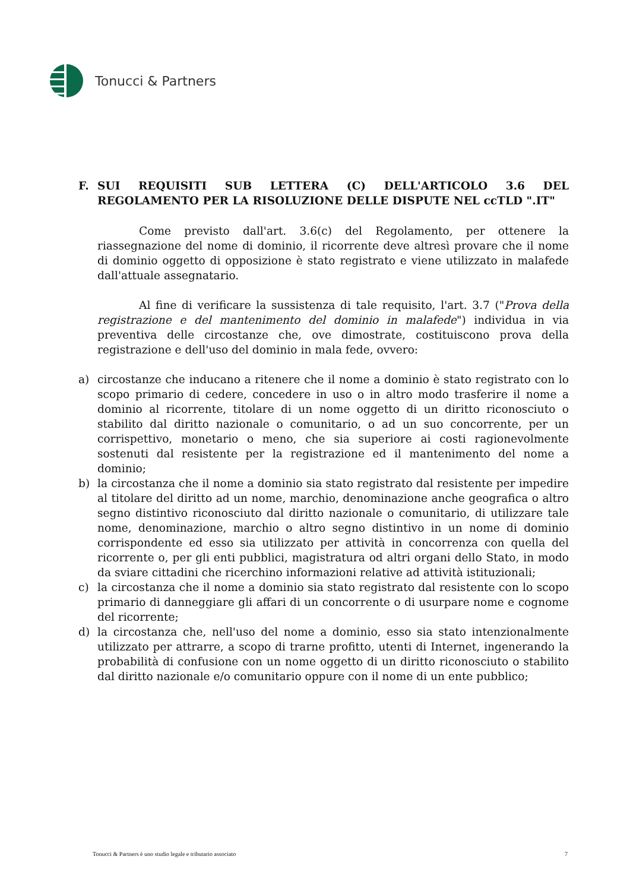Tonucci & Partners
F. SUI REQUISITI SUB LETTERA (C) DELL'ARTICOLO 3.6 DEL REGOLAMENTO PER LA RISOLUZIONE DELLE DISPUTE NEL ccTLD ".IT"
Come previsto dall'art. 3.6(c) del Regolamento, per ottenere la riassegnazione del nome di dominio, il ricorrente deve altresì provare che il nome di dominio oggetto di opposizione è stato registrato e viene utilizzato in malafede dall'attuale assegnatario.
Al fine di verificare la sussistenza di tale requisito, l'art. 3.7 ("Prova della registrazione e del mantenimento del dominio in malafede") individua in via preventiva delle circostanze che, ove dimostrate, costituiscono prova della registrazione e dell'uso del dominio in mala fede, ovvero:
a) circostanze che inducano a ritenere che il nome a dominio è stato registrato con lo scopo primario di cedere, concedere in uso o in altro modo trasferire il nome a dominio al ricorrente, titolare di un nome oggetto di un diritto riconosciuto o stabilito dal diritto nazionale o comunitario, o ad un suo concorrente, per un corrispettivo, monetario o meno, che sia superiore ai costi ragionevolmente sostenuti dal resistente per la registrazione ed il mantenimento del nome a dominio;
b) la circostanza che il nome a dominio sia stato registrato dal resistente per impedire al titolare del diritto ad un nome, marchio, denominazione anche geografica o altro segno distintivo riconosciuto dal diritto nazionale o comunitario, di utilizzare tale nome, denominazione, marchio o altro segno distintivo in un nome di dominio corrispondente ed esso sia utilizzato per attività in concorrenza con quella del ricorrente o, per gli enti pubblici, magistratura od altri organi dello Stato, in modo da sviare cittadini che ricerchino informazioni relative ad attività istituzionali;
c) la circostanza che il nome a dominio sia stato registrato dal resistente con lo scopo primario di danneggiare gli affari di un concorrente o di usurpare nome e cognome del ricorrente;
d) la circostanza che, nell'uso del nome a dominio, esso sia stato intenzionalmente utilizzato per attrarre, a scopo di trarne profitto, utenti di Internet, ingenerando la probabilità di confusione con un nome oggetto di un diritto riconosciuto o stabilito dal diritto nazionale e/o comunitario oppure con il nome di un ente pubblico;
Tonucci & Partners è uno studio legale e tributario associato 7